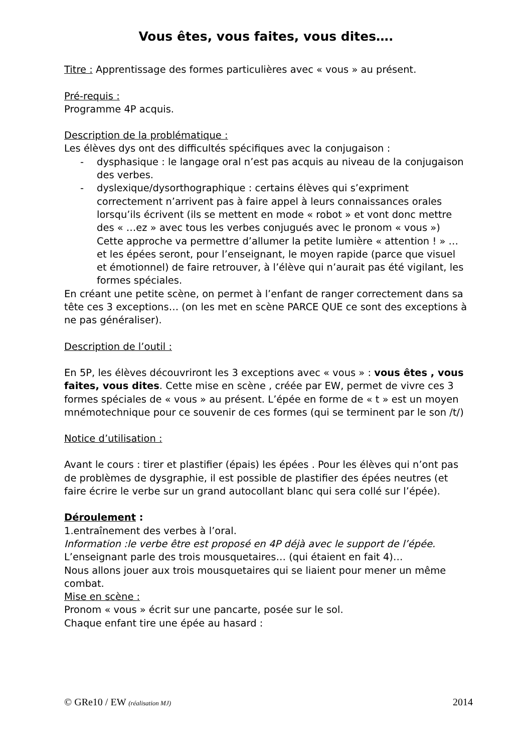Vous êtes, vous faites, vous dites….
Titre : Apprentissage des formes particulières avec « vous » au présent.
Pré-requis :
Programme 4P acquis.
Description de la problématique :
Les élèves dys ont des difficultés spécifiques avec la conjugaison :
- dysphasique : le langage oral n’est pas acquis au niveau de la conjugaison des verbes.
- dyslexique/dysorthographique : certains élèves qui s’expriment correctement n’arrivent pas à faire appel à leurs connaissances orales lorsqu’ils écrivent (ils se mettent en mode « robot » et vont donc mettre des « …ez » avec tous les verbes conjugués avec le pronom « vous »)
Cette approche va permettre d’allumer la petite lumière « attention ! » … et les épées seront, pour l’enseignant, le moyen rapide (parce que visuel et émotionnel) de faire retrouver, à l’élève qui n’aurait pas été vigilant, les formes spéciales.
En créant une petite scène, on permet à l’enfant de ranger correctement dans sa tête ces 3 exceptions… (on les met en scène PARCE QUE ce sont des exceptions à ne pas généraliser).
Description de l’outil :
En 5P, les élèves découvriront les 3 exceptions avec « vous » : vous êtes , vous faites, vous dites. Cette mise en scène , créée par EW, permet de vivre ces 3 formes spéciales de « vous » au présent. L’épée en forme de « t » est un moyen mnémotechnique pour ce souvenir de ces formes (qui se terminent par le son /t/)
Notice d’utilisation :
Avant le cours : tirer et plastifier (épais) les épées . Pour les élèves qui n’ont pas de problèmes de dysgraphie, il est possible de plastifier des épées neutres (et faire écrire le verbe sur un grand autocollant blanc qui sera collé sur l’épée).
Déroulement :
1.entraînement des verbes à l’oral.
Information :le verbe être est proposé en 4P déjà avec le support de l’épée.
L’enseignant parle des trois mousquetaires… (qui étaient en fait 4)…
Nous allons jouer aux trois mousquetaires qui se liaient pour mener un même combat.
Mise en scène :
Pronom « vous » écrit sur une pancarte, posée sur le sol.
Chaque enfant tire une épée au hasard :
© GRe10 / EW (réalisation MJ) 2014